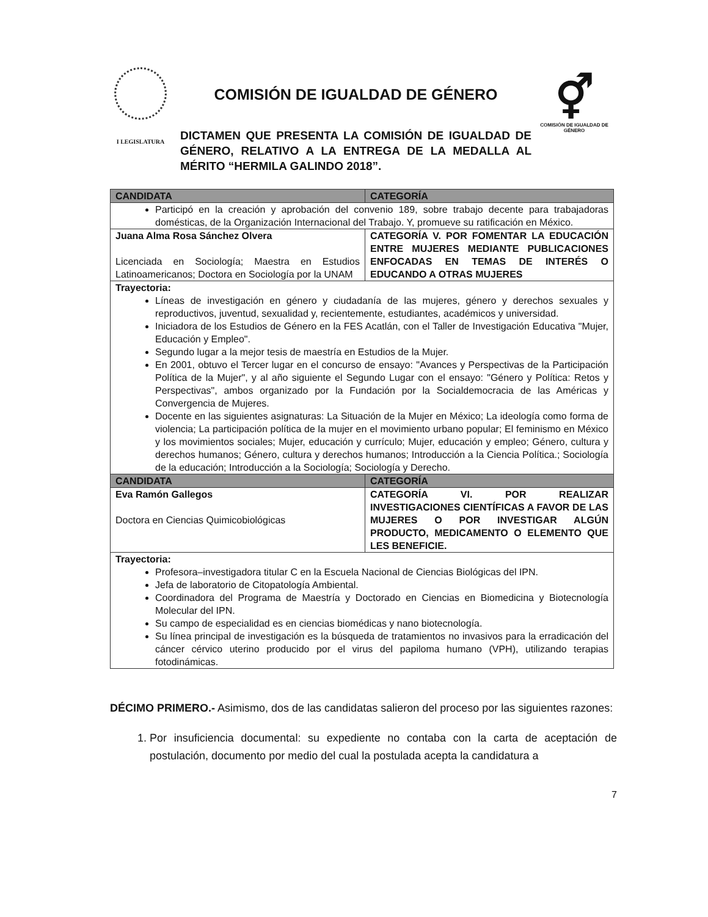I LEGISLATURA
COMISIÓN DE IGUALDAD DE GÉNERO
DICTAMEN QUE PRESENTA LA COMISIÓN DE IGUALDAD DE GÉNERO, RELATIVO A LA ENTREGA DE LA MEDALLA AL MÉRITO “HERMILA GALINDO 2018”.
⚥
COMISIÓN DE IGUALDAD DE GÉNERO
| CANDIDATA | CATEGORÍA |
| --- | --- |
| Participó en la creación y aprobación del convenio 189, sobre trabajo decente para trabajadoras domésticas, de la Organización Internacional del Trabajo. Y, promueve su ratificación en México. | |
| Juana Alma Rosa Sánchez Olvera Licenciada en Sociología; Maestra en Estudios Latinoamericanos; Doctora en Sociología por la UNAM | CATEGORÍA V. POR FOMENTAR LA EDUCACIÓN ENTRE MUJERES MEDIANTE PUBLICACIONES ENFOCADAS EN TEMAS DE INTERÉS O EDUCANDO A OTRAS MUJERES |
| Trayectoria: Líneas de investigación en género y ciudadanía de las mujeres, género y derechos sexuales y reproductivos, juventud, sexualidad y, recientemente, estudiantes, académicos y universidad. Iniciadora de los Estudios de Género en la FES Acatlán, con el Taller de Investigación Educativa "Mujer, Educación y Empleo". Segundo lugar a la mejor tesis de maestría en Estudios de la Mujer. En 2001, obtuvo el Tercer lugar en el concurso de ensayo: "Avances y Perspectivas de la Participación Política de la Mujer", y al año siguiente el Segundo Lugar con el ensayo: "Género y Política: Retos y Perspectivas", ambos organizado por la Fundación por la Socialdemocracia de las Américas y Convergencia de Mujeres. Docente en las siguientes asignaturas: La Situación de la Mujer en México; La ideología como forma de violencia; La participación política de la mujer en el movimiento urbano popular; El feminismo en México y los movimientos sociales; Mujer, educación y currículo; Mujer, educación y empleo; Género, cultura y derechos humanos; Género, cultura y derechos humanos; Introducción a la Ciencia Política.; Sociología de la educación; Introducción a la Sociología; Sociología y Derecho. | |
| CANDIDATA | CATEGORÍA |
| Eva Ramón Gallegos Doctora en Ciencias Quimicobiológicas | CATEGORÍA VI. POR REALIZAR INVESTIGACIONES CIENTÍFICAS A FAVOR DE LAS MUJERES O POR INVESTIGAR ALGÚN PRODUCTO, MEDICAMENTO O ELEMENTO QUE LES BENEFICIE. |
| Trayectoria: Profesora–investigadora titular C en la Escuela Nacional de Ciencias Biológicas del IPN. Jefa de laboratorio de Citopatología Ambiental. Coordinadora del Programa de Maestría y Doctorado en Ciencias en Biomedicina y Biotecnología Molecular del IPN. Su campo de especialidad es en ciencias biomédicas y nano biotecnología. Su línea principal de investigación es la búsqueda de tratamientos no invasivos para la erradicación del cáncer cérvico uterino producido por el virus del papiloma humano (VPH), utilizando terapias fotodinámicas. | |
DÉCIMO PRIMERO.- Asimismo, dos de las candidatas salieron del proceso por las siguientes razones:
1. Por insuficiencia documental: su expediente no contaba con la carta de aceptación de postulación, documento por medio del cual la postulada acepta la candidatura a
7